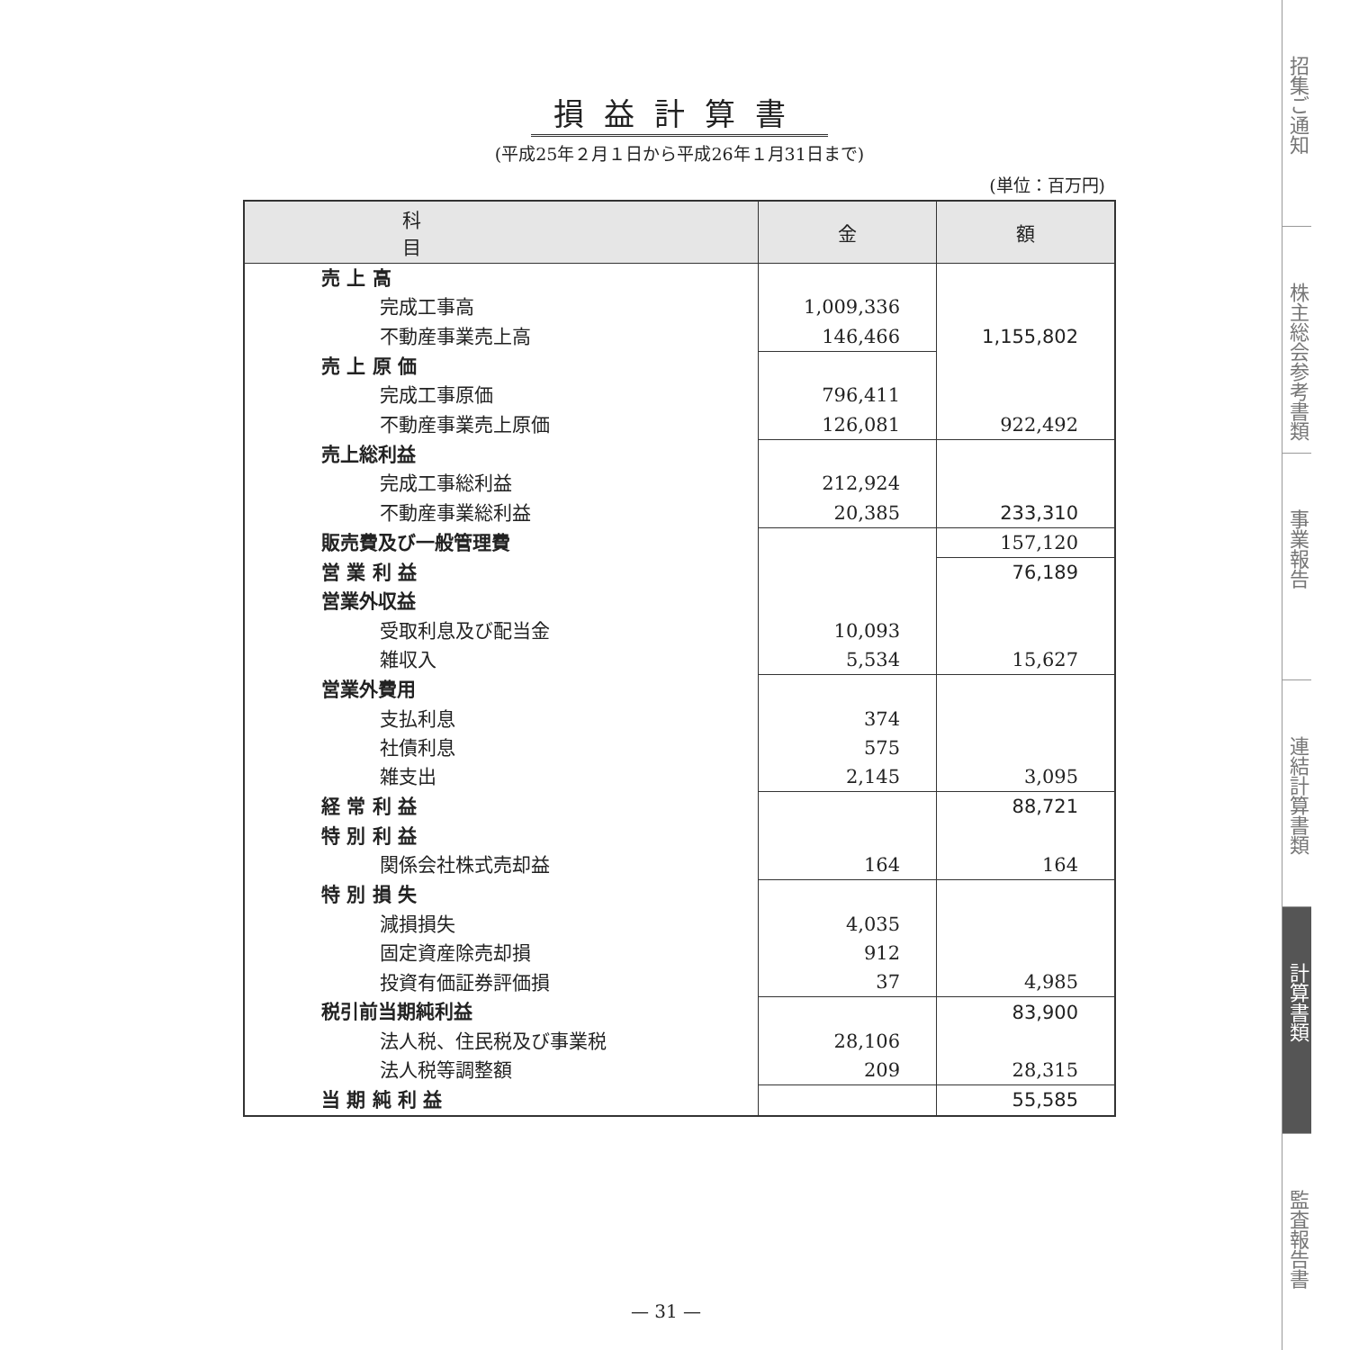損益計算書
(平成25年２月１日から平成26年１月31日まで)
(単位：百万円)
| 科 目 | 金 | 額 |
| --- | --- | --- |
| 売 上 高 | | |
| 完成工事高 | 1,009,336 | |
| 不動産事業売上高 | 146,466 | 1,155,802 |
| 売 上 原 価 | | |
| 完成工事原価 | 796,411 | |
| 不動産事業売上原価 | 126,081 | 922,492 |
| 売上総利益 | | |
| 完成工事総利益 | 212,924 | |
| 不動産事業総利益 | 20,385 | 233,310 |
| 販売費及び一般管理費 | | 157,120 |
| 営 業 利 益 | | 76,189 |
| 営業外収益 | | |
| 受取利息及び配当金 | 10,093 | |
| 雑収入 | 5,534 | 15,627 |
| 営業外費用 | | |
| 支払利息 | 374 | |
| 社債利息 | 575 | |
| 雑支出 | 2,145 | 3,095 |
| 経 常 利 益 | | 88,721 |
| 特 別 利 益 | | |
| 関係会社株式売却益 | 164 | 164 |
| 特 別 損 失 | | |
| 減損損失 | 4,035 | |
| 固定資産除売却損 | 912 | |
| 投資有価証券評価損 | 37 | 4,985 |
| 税引前当期純利益 | | 83,900 |
| 法人税、住民税及び事業税 | 28,106 | |
| 法人税等調整額 | 209 | 28,315 |
| 当 期 純 利 益 | | 55,585 |
招集ご通知
株主総会参考書類
事業報告
連結計算書類
計算書類
監査報告書
— 31 —